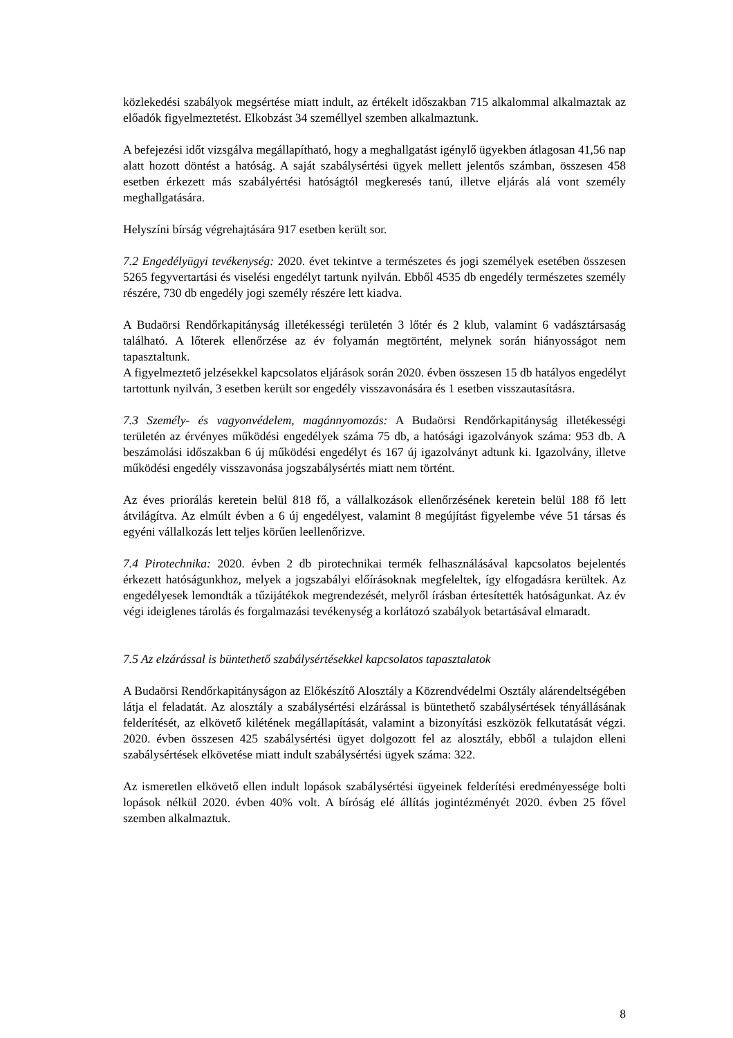közlekedési szabályok megsértése miatt indult, az értékelt időszakban 715 alkalommal alkalmaztak az előadók figyelmeztetést. Elkobzást 34 személlyel szemben alkalmaztunk.
A befejezési időt vizsgálva megállapítható, hogy a meghallgatást igénylő ügyekben átlagosan 41,56 nap alatt hozott döntést a hatóság. A saját szabálysértési ügyek mellett jelentős számban, összesen 458 esetben érkezett más szabályértési hatóságtól megkeresés tanú, illetve eljárás alá vont személy meghallgatására.
Helyszíni bírság végrehajtására 917 esetben került sor.
7.2 Engedélyügyi tevékenység: 2020. évet tekintve a természetes és jogi személyek esetében összesen 5265 fegyvertartási és viselési engedélyt tartunk nyilván. Ebből 4535 db engedély természetes személy részére, 730 db engedély jogi személy részére lett kiadva.
A Budaörsi Rendőrkapitányság illetékességi területén 3 lőtér és 2 klub, valamint 6 vadásztársaság található. A lőterek ellenőrzése az év folyamán megtörtént, melynek során hiányosságot nem tapasztaltunk.
A figyelmeztető jelzésekkel kapcsolatos eljárások során 2020. évben összesen 15 db hatályos engedélyt tartottunk nyilván, 3 esetben került sor engedély visszavonására és 1 esetben visszautasításra.
7.3 Személy- és vagyonvédelem, magánnyomozás: A Budaörsi Rendőrkapitányság illetékességi területén az érvényes működési engedélyek száma 75 db, a hatósági igazolványok száma: 953 db. A beszámolási időszakban 6 új működési engedélyt és 167 új igazolványt adtunk ki. Igazolvány, illetve működési engedély visszavonása jogszabálysértés miatt nem történt.
Az éves priorálás keretein belül 818 fő, a vállalkozások ellenőrzésének keretein belül 188 fő lett átvilágítva. Az elmúlt évben a 6 új engedélyest, valamint 8 megújítást figyelembe véve 51 társas és egyéni vállalkozás lett teljes körűen leellenőrizve.
7.4 Pirotechnika: 2020. évben 2 db pirotechnikai termék felhasználásával kapcsolatos bejelentés érkezett hatóságunkhoz, melyek a jogszabályi előírásoknak megfeleltek, így elfogadásra kerültek. Az engedélyesek lemondták a tűzijátékok megrendezését, melyről írásban értesítették hatóságunkat. Az év végi ideiglenes tárolás és forgalmazási tevékenység a korlátozó szabályok betartásával elmaradt.
7.5 Az elzárással is büntethető szabálysértésekkel kapcsolatos tapasztalatok
A Budaörsi Rendőrkapitányságon az Előkészítő Alosztály a Közrendvédelmi Osztály alárendeltségében látja el feladatát. Az alosztály a szabálysértési elzárással is büntethető szabálysértések tényállásának felderítését, az elkövető kilétének megállapítását, valamint a bizonyítási eszközök felkutatását végzi. 2020. évben összesen 425 szabálysértési ügyet dolgozott fel az alosztály, ebből a tulajdon elleni szabálysértések elkövetése miatt indult szabálysértési ügyek száma: 322.
Az ismeretlen elkövető ellen indult lopások szabálysértési ügyeinek felderítési eredményessége bolti lopások nélkül 2020. évben 40% volt. A bíróság elé állítás jogintézményét 2020. évben 25 fővel szemben alkalmaztuk.
8